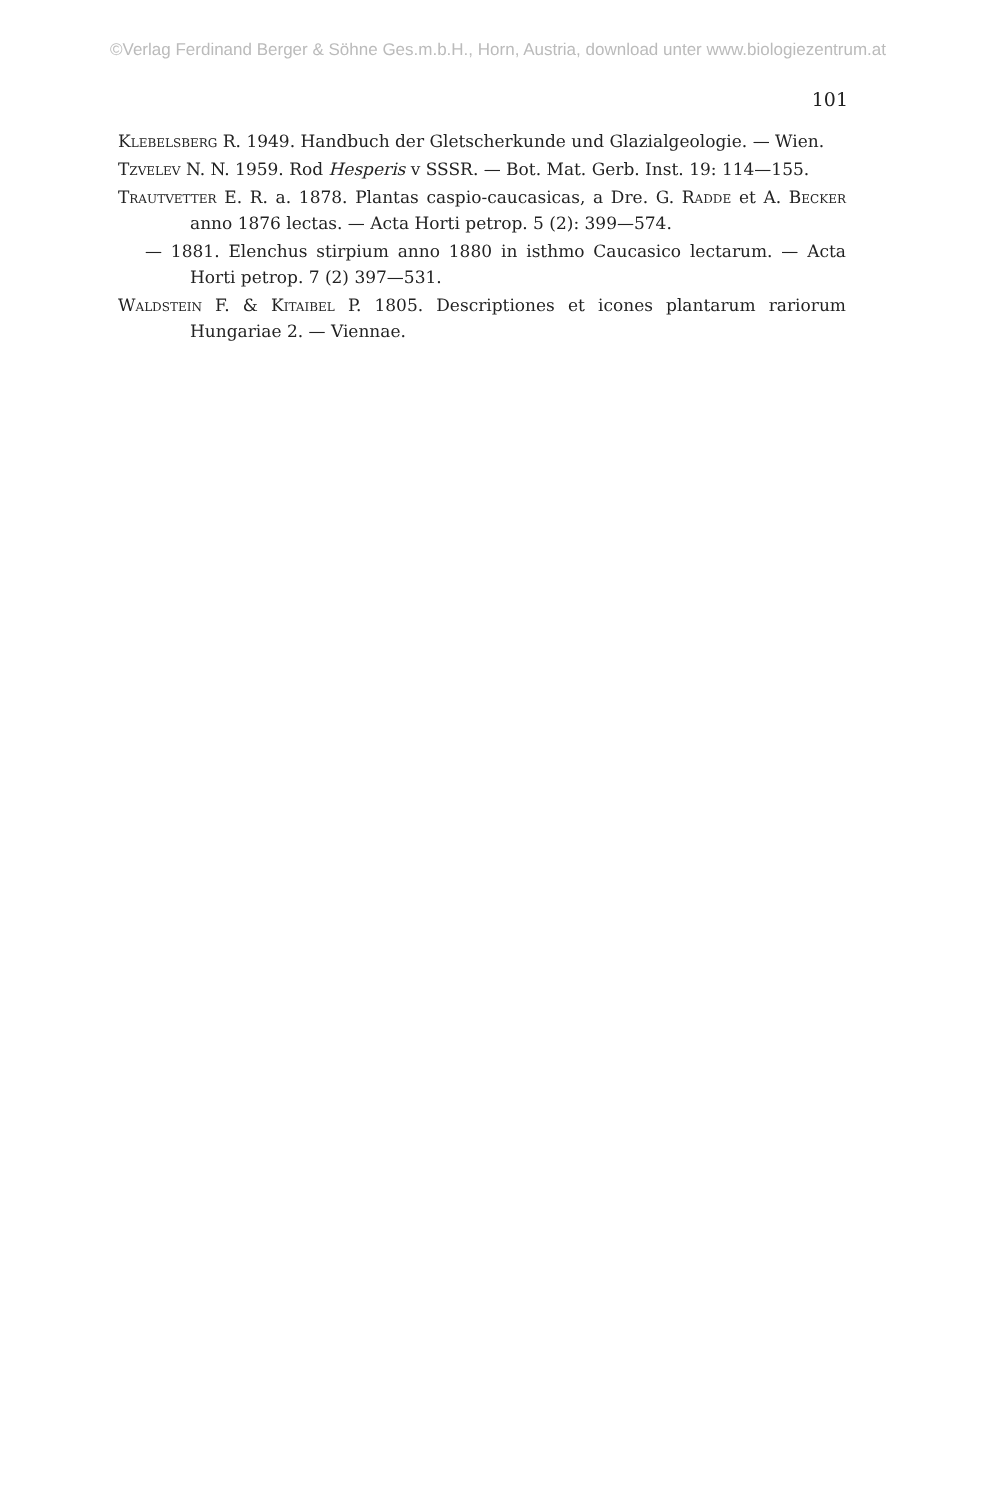©Verlag Ferdinand Berger & Söhne Ges.m.b.H., Horn, Austria, download unter www.biologiezentrum.at
101
Klebelsberg R. 1949. Handbuch der Gletscherkunde und Glazialgeologie. — Wien.
Tzvelev N. N. 1959. Rod Hesperis v SSSR. — Bot. Mat. Gerb. Inst. 19: 114—155.
Trautvetter E. R. a. 1878. Plantas caspio-caucasicas, a Dre. G. Radde et A. Becker anno 1876 lectas. — Acta Horti petrop. 5 (2): 399—574.
— 1881. Elenchus stirpium anno 1880 in isthmo Caucasico lectarum. — Acta Horti petrop. 7 (2) 397—531.
Waldstein F. & Kitaibel P. 1805. Descriptiones et icones plantarum rariorum Hungariae 2. — Viennae.